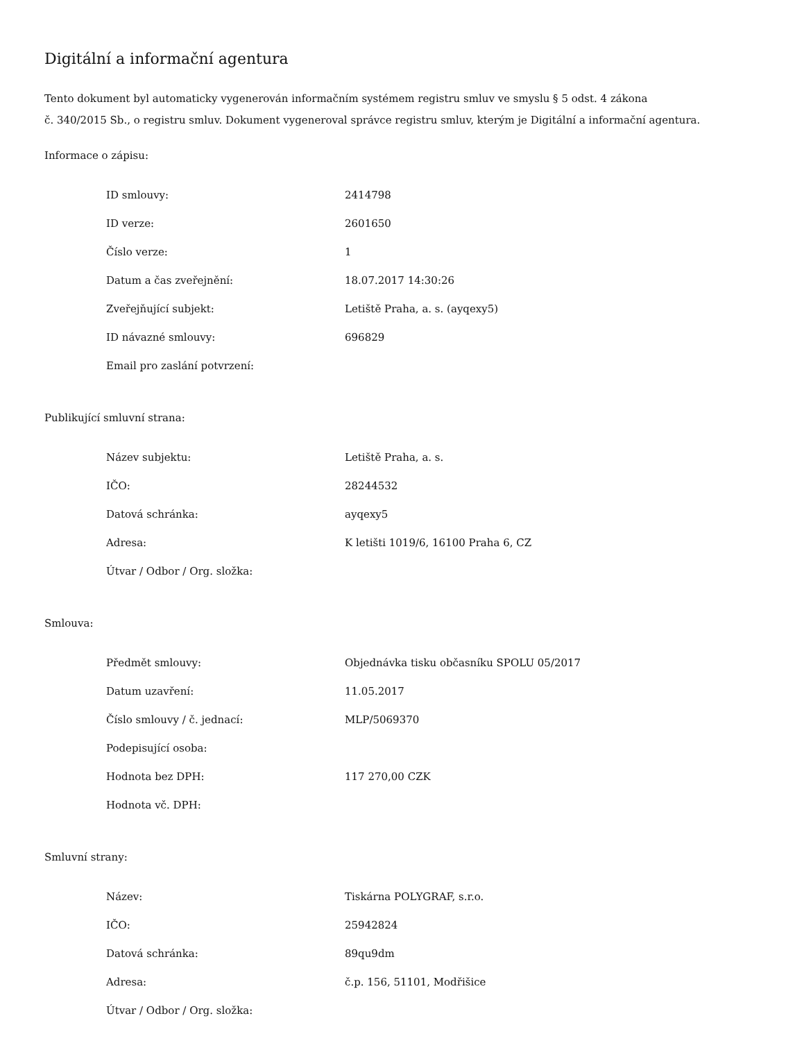Digitální a informační agentura
Tento dokument byl automaticky vygenerován informačním systémem registru smluv ve smyslu § 5 odst. 4 zákona
č. 340/2015 Sb., o registru smluv. Dokument vygeneroval správce registru smluv, kterým je Digitální a informační agentura.
Informace o zápisu:
| ID smlouvy: | 2414798 |
| ID verze: | 2601650 |
| Číslo verze: | 1 |
| Datum a čas zveřejnění: | 18.07.2017 14:30:26 |
| Zveřejňující subjekt: | Letiště Praha, a. s. (ayqexy5) |
| ID návazné smlouvy: | 696829 |
| Email pro zaslání potvrzení: | |
Publikující smluvní strana:
| Název subjektu: | Letiště Praha, a. s. |
| IČO: | 28244532 |
| Datová schránka: | ayqexy5 |
| Adresa: | K letišti 1019/6, 16100 Praha 6, CZ |
| Útvar / Odbor / Org. složka: | |
Smlouva:
| Předmět smlouvy: | Objednávka tisku občasníku SPOLU 05/2017 |
| Datum uzavření: | 11.05.2017 |
| Číslo smlouvy / č. jednací: | MLP/5069370 |
| Podepisující osoba: | |
| Hodnota bez DPH: | 117 270,00 CZK |
| Hodnota vč. DPH: | |
Smluvní strany:
| Název: | Tiskárna POLYGRAF, s.r.o. |
| IČO: | 25942824 |
| Datová schránka: | 89qu9dm |
| Adresa: | č.p. 156, 51101, Modřišice |
| Útvar / Odbor / Org. složka: | |